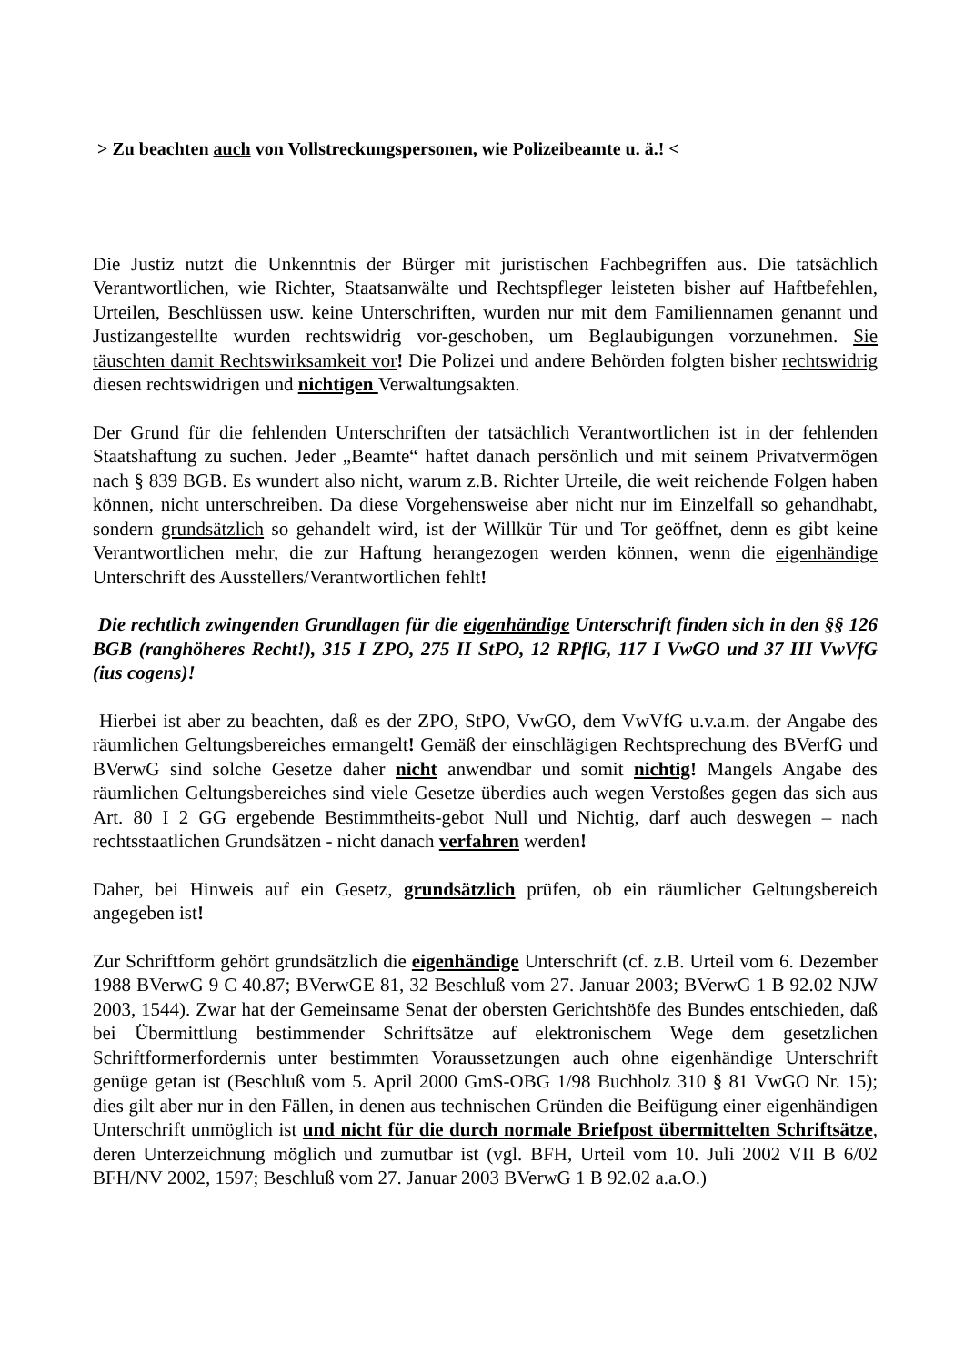> Zu beachten auch von Vollstreckungspersonen, wie Polizeibeamte u. ä.! <
Die Justiz nutzt die Unkenntnis der Bürger mit juristischen Fachbegriffen aus. Die tatsächlich Verantwortlichen, wie Richter, Staatsanwälte und Rechtspfleger leisteten bisher auf Haftbefehlen, Urteilen, Beschlüssen usw. keine Unterschriften, wurden nur mit dem Familiennamen genannt und Justizangestellte wurden rechtswidrig vor-geschoben, um Beglaubigungen vorzunehmen. Sie täuschten damit Rechtswirksamkeit vor! Die Polizei und andere Behörden folgten bisher rechtswidrig diesen rechtswidrigen und nichtigen Verwaltungsakten.
Der Grund für die fehlenden Unterschriften der tatsächlich Verantwortlichen ist in der fehlenden Staatshaftung zu suchen. Jeder „Beamte“ haftet danach persönlich und mit seinem Privatvermögen nach § 839 BGB. Es wundert also nicht, warum z.B. Richter Urteile, die weit reichende Folgen haben können, nicht unterschreiben. Da diese Vorgehensweise aber nicht nur im Einzelfall so gehandhabt, sondern grundsätzlich so gehandelt wird, ist der Willkür Tür und Tor geöffnet, denn es gibt keine Verantwortlichen mehr, die zur Haftung herangezogen werden können, wenn die eigenhändige Unterschrift des Ausstellers/Verantwortlichen fehlt!
Die rechtlich zwingenden Grundlagen für die eigenhändige Unterschrift finden sich in den §§ 126 BGB (ranghöheres Recht!), 315 I ZPO, 275 II StPO, 12 RPflG, 117 I VwGO und 37 III VwVfG (ius cogens)!
Hierbei ist aber zu beachten, daß es der ZPO, StPO, VwGO, dem VwVfG u.v.a.m. der Angabe des räumlichen Geltungsbereiches ermangelt! Gemäß der einschlägigen Rechtsprechung des BVerfG und BVerwG sind solche Gesetze daher nicht anwendbar und somit nichtig! Mangels Angabe des räumlichen Geltungsbereiches sind viele Gesetze überdies auch wegen Verstoßes gegen das sich aus Art. 80 I 2 GG ergebende Bestimmtheits-gebot Null und Nichtig, darf auch deswegen – nach rechtsstaatlichen Grundsätzen - nicht danach verfahren werden!
Daher, bei Hinweis auf ein Gesetz, grundsätzlich prüfen, ob ein räumlicher Geltungsbereich angegeben ist!
Zur Schriftform gehört grundsätzlich die eigenhändige Unterschrift (cf. z.B. Urteil vom 6. Dezember 1988 BVerwG 9 C 40.87; BVerwGE 81, 32 Beschluß vom 27. Januar 2003; BVerwG 1 B 92.02 NJW 2003, 1544). Zwar hat der Gemeinsame Senat der obersten Gerichtshöfe des Bundes entschieden, daß bei Übermittlung bestimmender Schriftsätze auf elektronischem Wege dem gesetzlichen Schriftformerfordernis unter bestimmten Voraussetzungen auch ohne eigenhändige Unterschrift genüge getan ist (Beschluß vom 5. April 2000 GmS-OBG 1/98 Buchholz 310 § 81 VwGO Nr. 15); dies gilt aber nur in den Fällen, in denen aus technischen Gründen die Beifügung einer eigenhändigen Unterschrift unmöglich ist und nicht für die durch normale Briefpost übermittelten Schriftsätze, deren Unterzeichnung möglich und zumutbar ist (vgl. BFH, Urteil vom 10. Juli 2002 VII B 6/02 BFH/NV 2002, 1597; Beschluß vom 27. Januar 2003 BVerwG 1 B 92.02 a.a.O.)